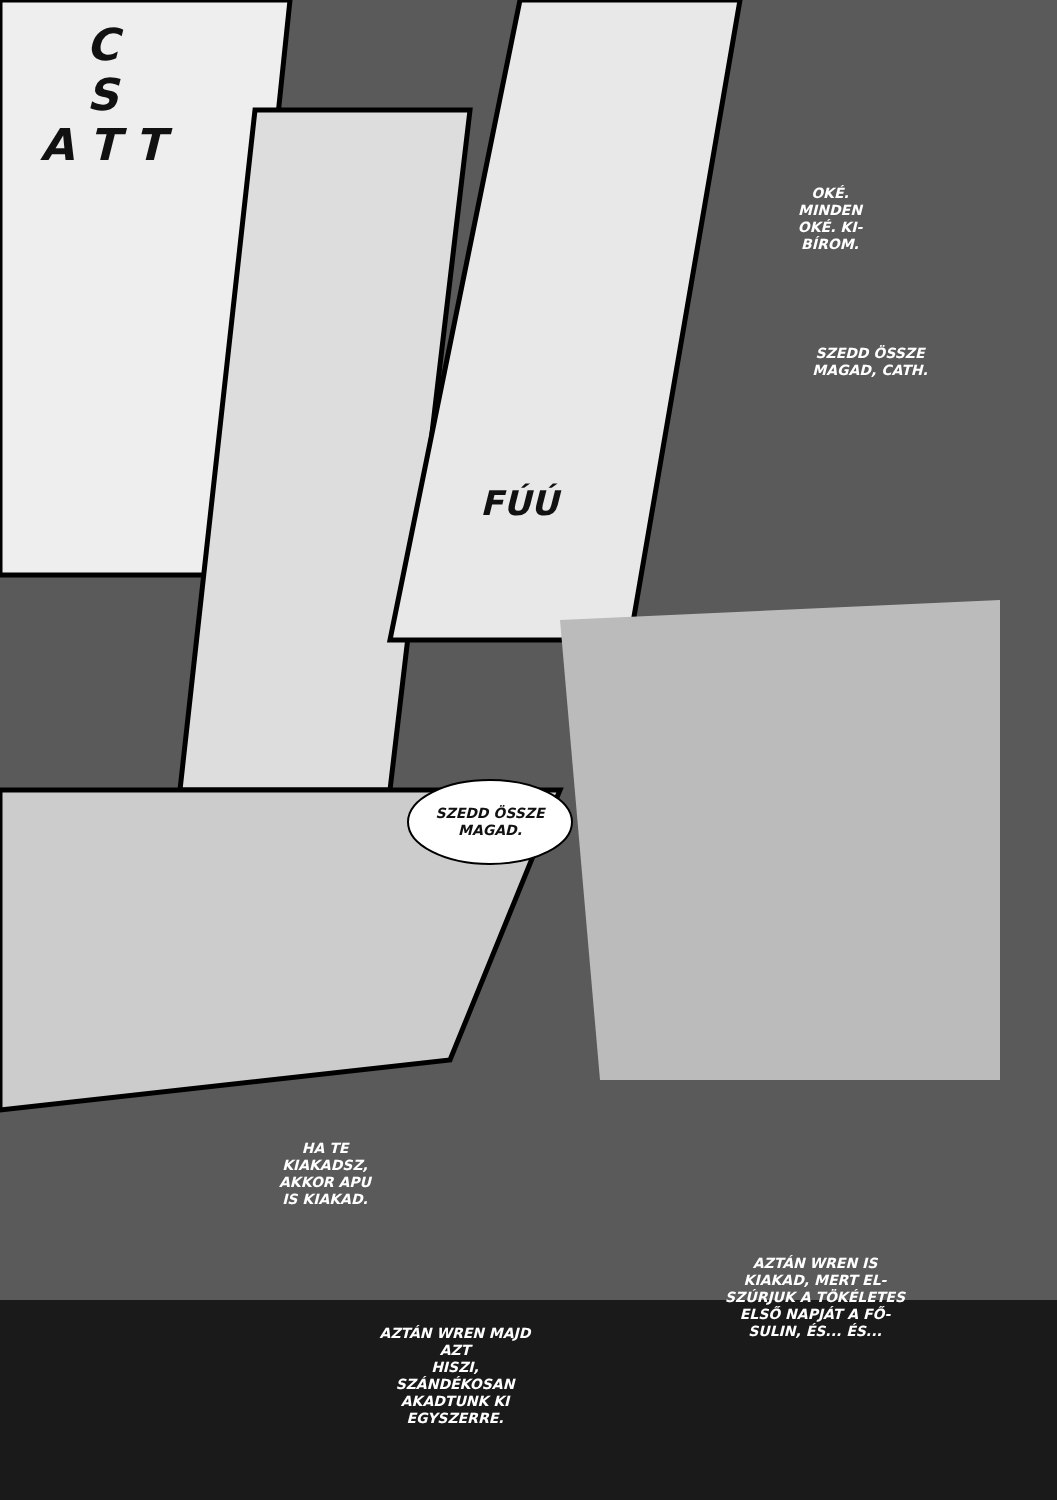C
S
A T T
FÚÚ
OKÉ.
MINDEN
OKÉ. KI-
BÍROM.
SZEDD ÖSSZE
MAGAD, CATH.
SZEDD ÖSSZE
MAGAD.
HA TE
KIAKADSZ,
AKKOR APU
IS KIAKAD.
AZTÁN WREN MAJD AZT
HISZI, SZÁNDÉKOSAN
AKADTUNK KI
EGYSZERRE.
AZTÁN WREN IS
KIAKAD, MERT EL-
SZÚRJUK A TÖKÉLETES
ELSŐ NAPJÁT A FŐ-
SULIN, ÉS... ÉS...